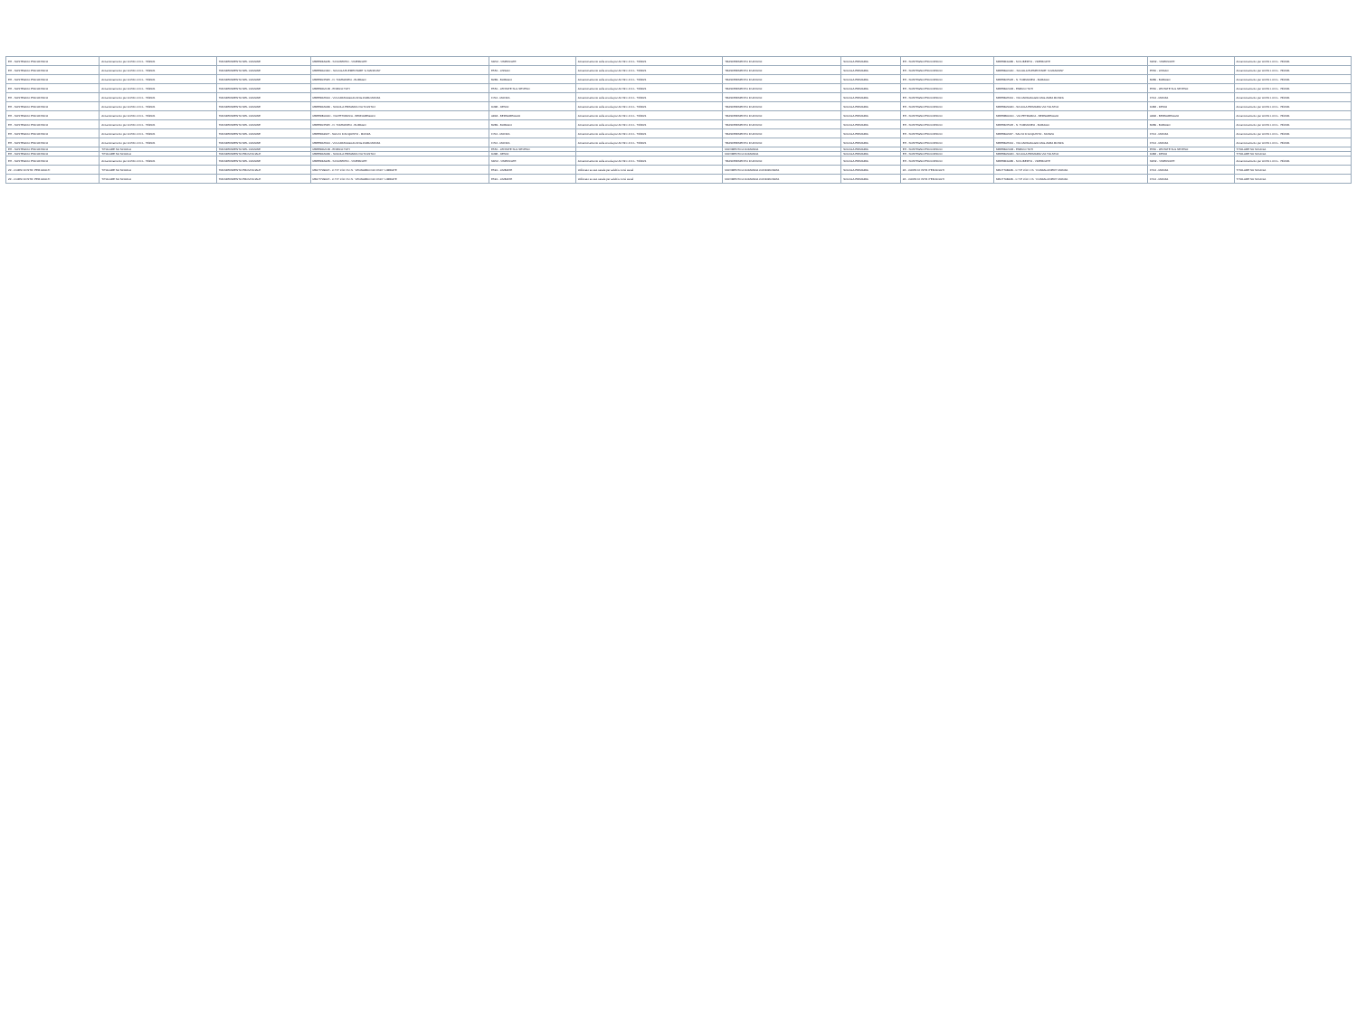| EH - SOSTEGNO PSICOFISICO | Accantonamento per Art.59 c.4 D.L. 73/2021 | TRASFERIMENTO NEL COMUNE | MBEE8FA02B - S.FILIBERTO - VIMERCATE | M052 - VIMERCATE | Accantonamento sulla scuola per Art.59 c.4 D.L. 73/2021 | TRASFERIMENTO D'UFFICIO | SCUOLA PRIMARIA | EH - SOSTEGNO PSICOFISICO | MBEE8FA02B - S.FILIBERTO - VIMERCATE | M052 - VIMERCATE | Accantonamento per Art.59 c.4 D.L. 73/2021 |
| EH - SOSTEGNO PSICOFISICO | Accantonamento per Art.59 c.4 D.L. 73/2021 | TRASFERIMENTO NEL COMUNE | MBEE8AC02C - SCUOLA ELEMENTARE "A.MANZONI" | E550 - LISSAO | Accantonamento sulla scuola per Art.59 c.4 D.L. 73/2021 | TRASFERIMENTO D'UFFICIO | SCUOLA PRIMARIA | EH - SOSTEGNO PSICOFISICO | MBEE8AC02C - SCUOLA ELEMENTARE "A.MANZONI" | E550 - LISSAO | Accantonamento per Art.59 c.4 D.L. 73/2021 |
| EH - SOSTEGNO PSICOFISICO | Accantonamento per Art.59 c.4 D.L. 73/2021 | TRASFERIMENTO NEL COMUNE | MBEE8CP025 - N. TOMMASEO - BURAGO | B289 - BURAGO | Accantonamento sulla scuola per Art.59 c.4 D.L. 73/2021 | TRASFERIMENTO D'UFFICIO | SCUOLA PRIMARIA | EH - SOSTEGNO PSICOFISICO | MBEE8CP025 - N. TOMMASEO - BURAGO | B289 - BURAGO | Accantonamento per Art.59 c.4 D.L. 73/2021 |
| EH - SOSTEGNO PSICOFISICO | Accantonamento per Art.59 c.4 D.L. 73/2021 | TRASFERIMENTO NEL COMUNE | MBEE8AV01B - ENRICO TOTI | E550 - LENTATE SUL SEVESO | Accantonamento sulla scuola per Art.59 c.4 D.L. 73/2021 | TRASFERIMENTO D'UFFICIO | SCUOLA PRIMARIA | EH - SOSTEGNO PSICOFISICO | MBEE8AV01B - ENRICO TOTI | E550 - LENTATE SUL SEVESO | Accantonamento per Art.59 c.4 D.L. 73/2021 |
| EH - SOSTEGNO PSICOFISICO | Accantonamento per Art.59 c.4 D.L. 73/2021 | TRASFERIMENTO NEL COMUNE | MBEE8AH010 - VIA CARAVAGGIO ANG.ZARA MONZA | F704 - MONZA | Accantonamento sulla scuola per Art.59 c.4 D.L. 73/2021 | TRASFERIMENTO D'UFFICIO | SCUOLA PRIMARIA | EH - SOSTEGNO PSICOFISICO | MBEE8AH010 - VIA CARAVAGGIO ANG.ZARA MONZA | F704 - MONZA | Accantonamento per Art.59 c.4 D.L. 73/2021 |
| EH - SOSTEGNO PSICOFISICO | Accantonamento per Art.59 c.4 D.L. 73/2021 | TRASFERIMENTO NEL COMUNE | MBEE8AS02D - SCUOLA PRIMARIA VIA TOLSTOJ | D286 - DESIO | Accantonamento sulla scuola per Art.59 c.4 D.L. 73/2021 | TRASFERIMENTO D'UFFICIO | SCUOLA PRIMARIA | EH - SOSTEGNO PSICOFISICO | MBEE8AS02D - SCUOLA PRIMARIA VIA TOLSTOJ | D286 - DESIO | Accantonamento per Art.59 c.4 D.L. 73/2021 |
| EH - SOSTEGNO PSICOFISICO | Accantonamento per Art.59 c.4 D.L. 73/2021 | TRASFERIMENTO NEL COMUNE | MBEE8BU01D - VIA PETRARCA - BERNAREGGIO | A818 - BERNAREGGIO | Accantonamento sulla scuola per Art.59 c.4 D.L. 73/2021 | TRASFERIMENTO D'UFFICIO | SCUOLA PRIMARIA | EH - SOSTEGNO PSICOFISICO | MBEE8BU01D - VIA PETRARCA - BERNAREGGIO | A818 - BERNAREGGIO | Accantonamento per Art.59 c.4 D.L. 73/2021 |
| EH - SOSTEGNO PSICOFISICO | Accantonamento per Art.59 c.4 D.L. 73/2021 | TRASFERIMENTO NEL COMUNE | MBEE8CP025 - N. TOMMASEO - BURAGO | B289 - BURAGO | Accantonamento sulla scuola per Art.59 c.4 D.L. 73/2021 | TRASFERIMENTO D'UFFICIO | SCUOLA PRIMARIA | EH - SOSTEGNO PSICOFISICO | MBEE8CP025 - N. TOMMASEO - BURAGO | B289 - BURAGO | Accantonamento per Art.59 c.4 D.L. 73/2021 |
| EH - SOSTEGNO PSICOFISICO | Accantonamento per Art.59 c.4 D.L. 73/2021 | TRASFERIMENTO NEL COMUNE | MBEE8A2027 - SALVO D'ACQUISTO - MONZA | F704 - MONZA | Accantonamento sulla scuola per Art.59 c.4 D.L. 73/2021 | TRASFERIMENTO D'UFFICIO | SCUOLA PRIMARIA | EH - SOSTEGNO PSICOFISICO | MBEE8A2027 - SALVO D'ACQUISTO - MONZA | F704 - MONZA | Accantonamento per Art.59 c.4 D.L. 73/2021 |
| EH - SOSTEGNO PSICOFISICO | Accantonamento per Art.59 c.4 D.L. 73/2021 | TRASFERIMENTO NEL COMUNE | MBEE8AH010 - VIA CARAVAGGIO ANG.ZARA MONZA | F704 - MONZA | Accantonamento sulla scuola per Art.59 c.4 D.L. 73/2021 | TRASFERIMENTO D'UFFICIO | SCUOLA PRIMARIA | EH - SOSTEGNO PSICOFISICO | MBEE8AH010 - VIA CARAVAGGIO ANG.ZARA MONZA | F704 - MONZA | Accantonamento per Art.59 c.4 D.L. 73/2021 |
| EH - SOSTEGNO PSICOFISICO | TITOLARE SU SCUOLA | TRASFERIMENTO NEL COMUNE | MBEE8AV01B - ENRICO TOTI | E550 - LENTATE SUL SEVESO | | MOVIMENTO A DOMANDA | SCUOLA PRIMARIA | EH - SOSTEGNO PSICOFISICO | MBEE8AV01B - ENRICO TOTI | E550 - LENTATE SUL SEVESO | TITOLARE SU SCUOLA |
| EH - SOSTEGNO PSICOFISICO | TITOLARE SU SCUOLA | TRASFERIMENTO PROVINCIALE | MBEE8AS02D - SCUOLA PRIMARIA VIA TOLSTOJ | D286 - DESIO | | MOVIMENTO A DOMANDA | SCUOLA PRIMARIA | EH - SOSTEGNO PSICOFISICO | MBEE8AS02D - SCUOLA PRIMARIA VIA TOLSTOJ | D286 - DESIO | TITOLARE SU SCUOLA |
| EH - SOSTEGNO PSICOFISICO | Accantonamento per Art.59 c.4 D.L. 73/2021 | TRASFERIMENTO NEL COMUNE | MBEE8FA02B - S.FILIBERTO - VIMERCATE | M052 - VIMERCATE | Accantonamento sulla scuola per Art.59 c.4 D.L. 73/2021 | TRASFERIMENTO D'UFFICIO | SCUOLA PRIMARIA | EH - SOSTEGNO PSICOFISICO | MBEE8FA02B - S.FILIBERTO - VIMERCATE | M052 - VIMERCATE | Accantonamento per Art.59 c.4 D.L. 73/2021 |
| ZZ - CORSI DI ISTR. PER ADULTI | TITOLARE SU SCUOLA | TRASFERIMENTO PROVINCIALE | MBCT70900X - C.T.P. C/O I.S.I.S. "LEONARDO DA VINCI" LIMBIATE | E591 - LIMBIATE | Utilizzato su sez.serale per adulti e corsi serali | MOVIMENTO A DOMANDA CONDIZIONATA | SCUOLA PRIMARIA | ZZ - CORSI DI ISTR. PER ADULTI | MBCT70800B - C.T.P. C/O I.I.S. "CONFALONIERI" MONZA | F704 - MONZA | TITOLARE SU SCUOLA |
| ZZ - CORSI DI ISTR. PER ADULTI | TITOLARE SU SCUOLA | TRASFERIMENTO PROVINCIALE | MBCT70900X - C.T.P. C/O I.S.I.S. "LEONARDO DA VINCI" LIMBIATE | E591 - LIMBIATE | Utilizzato su sez.serale per adulti e corsi serali | MOVIMENTO A DOMANDA CONDIZIONATA | SCUOLA PRIMARIA | ZZ - CORSI DI ISTR. PER ADULTI | MBCT70800B - C.T.P. C/O I.I.S. "CONFALONIERI" MONZA | F704 - MONZA | TITOLARE SU SCUOLA |